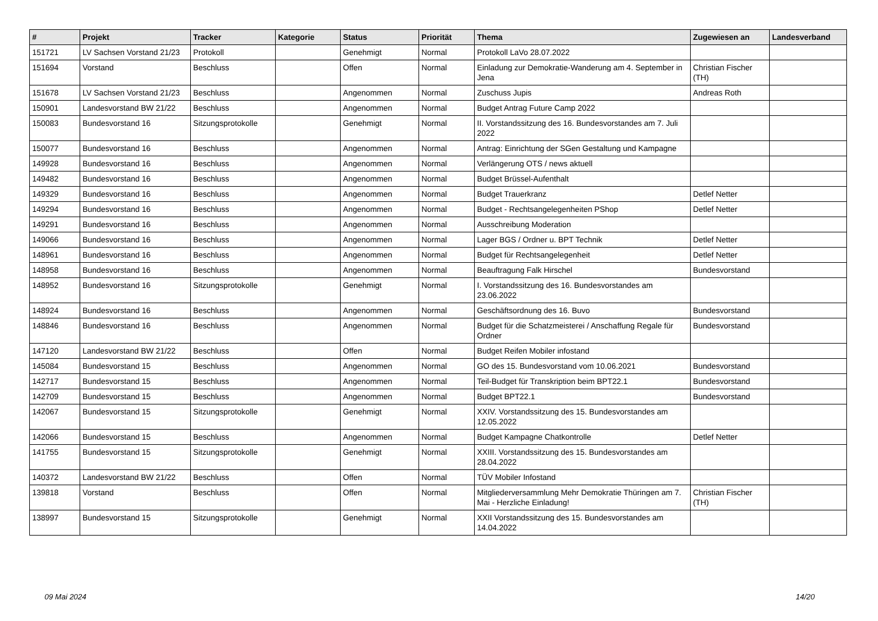| # | Projekt | Tracker | Kategorie | Status | Priorität | Thema | Zugewiesen an | Landesverband |
| --- | --- | --- | --- | --- | --- | --- | --- | --- |
| 151721 | LV Sachsen Vorstand 21/23 | Protokoll | | Genehmigt | Normal | Protokoll LaVo 28.07.2022 | | |
| 151694 | Vorstand | Beschluss | | Offen | Normal | Einladung zur Demokratie-Wanderung am 4. September in Jena | Christian Fischer (TH) | |
| 151678 | LV Sachsen Vorstand 21/23 | Beschluss | | Angenommen | Normal | Zuschuss Jupis | Andreas Roth | |
| 150901 | Landesvorstand BW 21/22 | Beschluss | | Angenommen | Normal | Budget Antrag Future Camp 2022 | | |
| 150083 | Bundesvorstand 16 | Sitzungsprotokolle | | Genehmigt | Normal | II. Vorstandssitzung des 16. Bundesvorstandes am 7. Juli 2022 | | |
| 150077 | Bundesvorstand 16 | Beschluss | | Angenommen | Normal | Antrag: Einrichtung der SGen Gestaltung und Kampagne | | |
| 149928 | Bundesvorstand 16 | Beschluss | | Angenommen | Normal | Verlängerung OTS / news aktuell | | |
| 149482 | Bundesvorstand 16 | Beschluss | | Angenommen | Normal | Budget Brüssel-Aufenthalt | | |
| 149329 | Bundesvorstand 16 | Beschluss | | Angenommen | Normal | Budget Trauerkranz | Detlef Netter | |
| 149294 | Bundesvorstand 16 | Beschluss | | Angenommen | Normal | Budget - Rechtsangelegenheiten PShop | Detlef Netter | |
| 149291 | Bundesvorstand 16 | Beschluss | | Angenommen | Normal | Ausschreibung Moderation | | |
| 149066 | Bundesvorstand 16 | Beschluss | | Angenommen | Normal | Lager BGS / Ordner u. BPT Technik | Detlef Netter | |
| 148961 | Bundesvorstand 16 | Beschluss | | Angenommen | Normal | Budget für Rechtsangelegenheit | Detlef Netter | |
| 148958 | Bundesvorstand 16 | Beschluss | | Angenommen | Normal | Beauftragung Falk Hirschel | Bundesvorstand | |
| 148952 | Bundesvorstand 16 | Sitzungsprotokolle | | Genehmigt | Normal | I. Vorstandssitzung des 16. Bundesvorstandes am 23.06.2022 | | |
| 148924 | Bundesvorstand 16 | Beschluss | | Angenommen | Normal | Geschäftsordnung des 16. Buvo | Bundesvorstand | |
| 148846 | Bundesvorstand 16 | Beschluss | | Angenommen | Normal | Budget für die Schatzmeisterei / Anschaffung Regale für Ordner | Bundesvorstand | |
| 147120 | Landesvorstand BW 21/22 | Beschluss | | Offen | Normal | Budget Reifen Mobiler infostand | | |
| 145084 | Bundesvorstand 15 | Beschluss | | Angenommen | Normal | GO des 15. Bundesvorstand vom 10.06.2021 | Bundesvorstand | |
| 142717 | Bundesvorstand 15 | Beschluss | | Angenommen | Normal | Teil-Budget für Transkription beim BPT22.1 | Bundesvorstand | |
| 142709 | Bundesvorstand 15 | Beschluss | | Angenommen | Normal | Budget BPT22.1 | Bundesvorstand | |
| 142067 | Bundesvorstand 15 | Sitzungsprotokolle | | Genehmigt | Normal | XXIV. Vorstandssitzung des 15. Bundesvorstandes am 12.05.2022 | | |
| 142066 | Bundesvorstand 15 | Beschluss | | Angenommen | Normal | Budget Kampagne Chatkontrolle | Detlef Netter | |
| 141755 | Bundesvorstand 15 | Sitzungsprotokolle | | Genehmigt | Normal | XXIII. Vorstandssitzung des 15. Bundesvorstandes am 28.04.2022 | | |
| 140372 | Landesvorstand BW 21/22 | Beschluss | | Offen | Normal | TÜV Mobiler Infostand | | |
| 139818 | Vorstand | Beschluss | | Offen | Normal | Mitgliederversammlung Mehr Demokratie Thüringen am 7. Mai - Herzliche Einladung! | Christian Fischer (TH) | |
| 138997 | Bundesvorstand 15 | Sitzungsprotokolle | | Genehmigt | Normal | XXII Vorstandssitzung des 15. Bundesvorstandes am 14.04.2022 | | |
09 Mai 2024 14/20